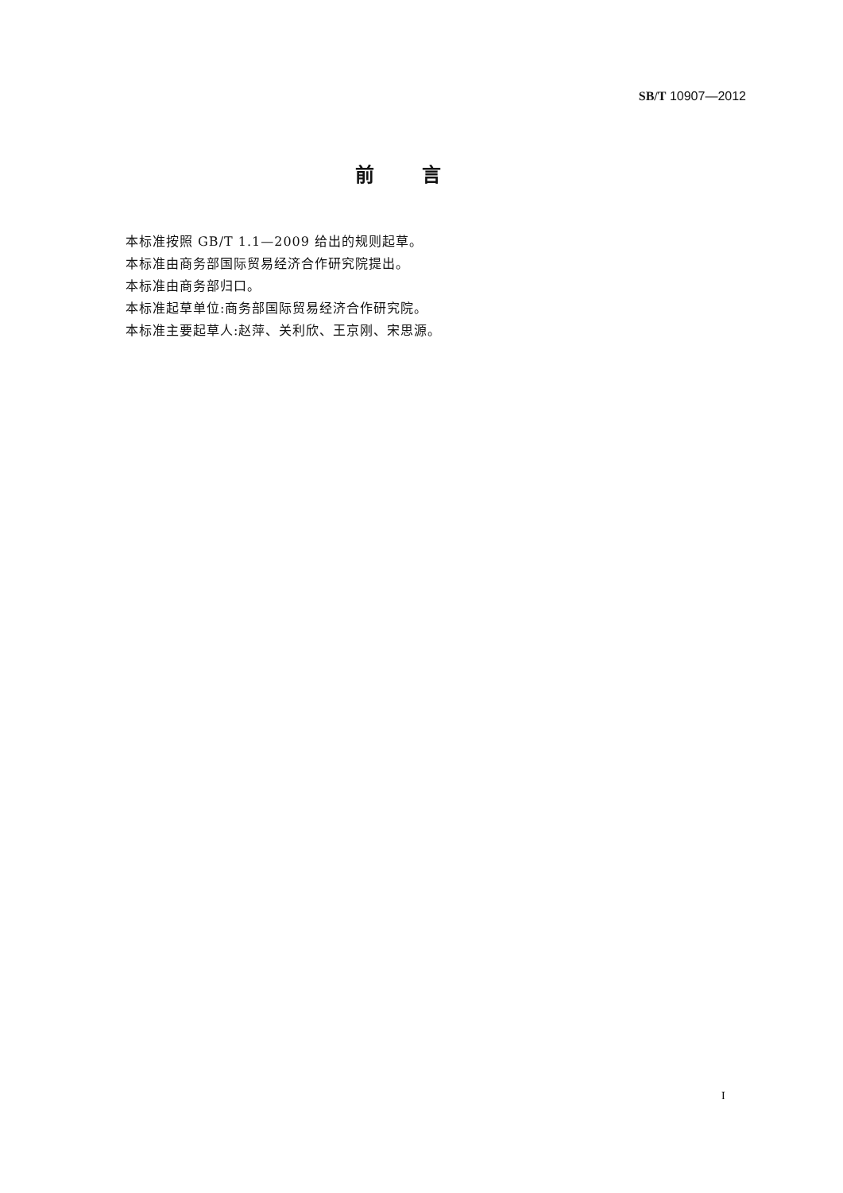SB/T 10907—2012
前言
本标准按照 GB/T 1.1—2009 给出的规则起草。
本标准由商务部国际贸易经济合作研究院提出。
本标准由商务部归口。
本标准起草单位:商务部国际贸易经济合作研究院。
本标准主要起草人:赵萍、关利欣、王京刚、宋思源。
I